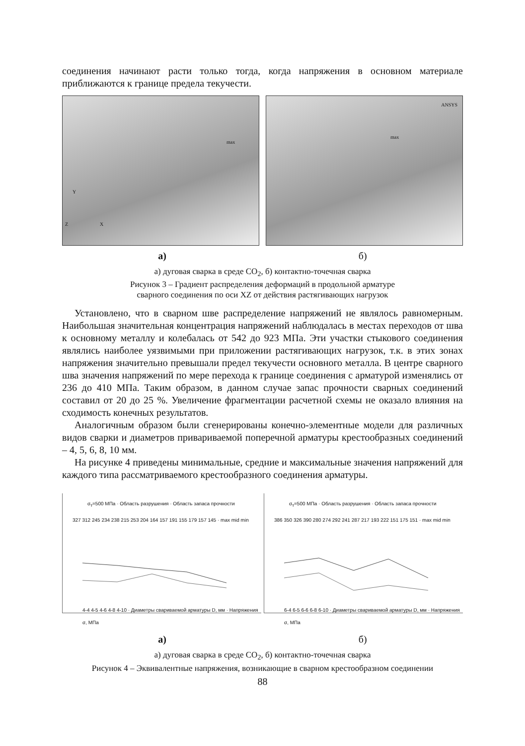соединения начинают расти только тогда, когда напряжения в основном материале приближаются к границе предела текучести.
max
Y
Z X
ANSYS
max
а) б)
а) дуговая сварка в среде CO<sub>2</sub>, б) контактно-точечная сварка
Рисунок 3 – Градиент распределения деформаций в продольной арматуре
сварного соединения по оси XZ от действия растягивающих нагрузок
Установлено, что в сварном шве распределение напряжений не являлось равномерным. Наибольшая значительная концентрация напряжений наблюдалась в местах переходов от шва к основному металлу и колебалась от 542 до 923 МПа. Эти участки стыкового соединения являлись наиболее уязвимыми при приложении растягивающих нагрузок, т.к. в этих зонах напряжения значительно превышали предел текучести основного металла. В центре сварного шва значения напряжений по мере перехода к границе соединения с арматурой изменялись от 236 до 410 МПа. Таким образом, в данном случае запас прочности сварных соединений составил от 20 до 25 %. Увеличение фрагментации расчетной схемы не оказало влияния на сходимость конечных результатов.
Аналогичным образом были сгенерированы конечно-элементные модели для различных видов сварки и диаметров привариваемой поперечной арматуры крестообразных соединений – 4, 5, 6, 8, 10 мм.
На рисунке 4 приведены минимальные, средние и максимальные значения напряжений для каждого типа рассматриваемого крестообразного соединения арматуры.
σ<sub>т</sub>=500 МПа · Область разрушения · Область запаса прочности
327 312 245 234 238 215 253 204 164 157 191 155 179 157 145 · max mid min
4-4 4-5 4-6 4-8 4-10 · Диаметры свариваемой арматуры D, мм · Напряжения σ, МПа
σ<sub>т</sub>=500 МПа · Область разрушения · Область запаса прочности
386 350 326 390 280 274 292 241 287 217 193 222 151 175 151 · max mid min
6-4 6-5 6-6 6-8 6-10 · Диаметры свариваемой арматуры D, мм · Напряжения σ, МПа
а) б)
а) дуговая сварка в среде CO<sub>2</sub>, б) контактно-точечная сварка
Рисунок 4 – Эквивалентные напряжения, возникающие в сварном крестообразном соединении
88